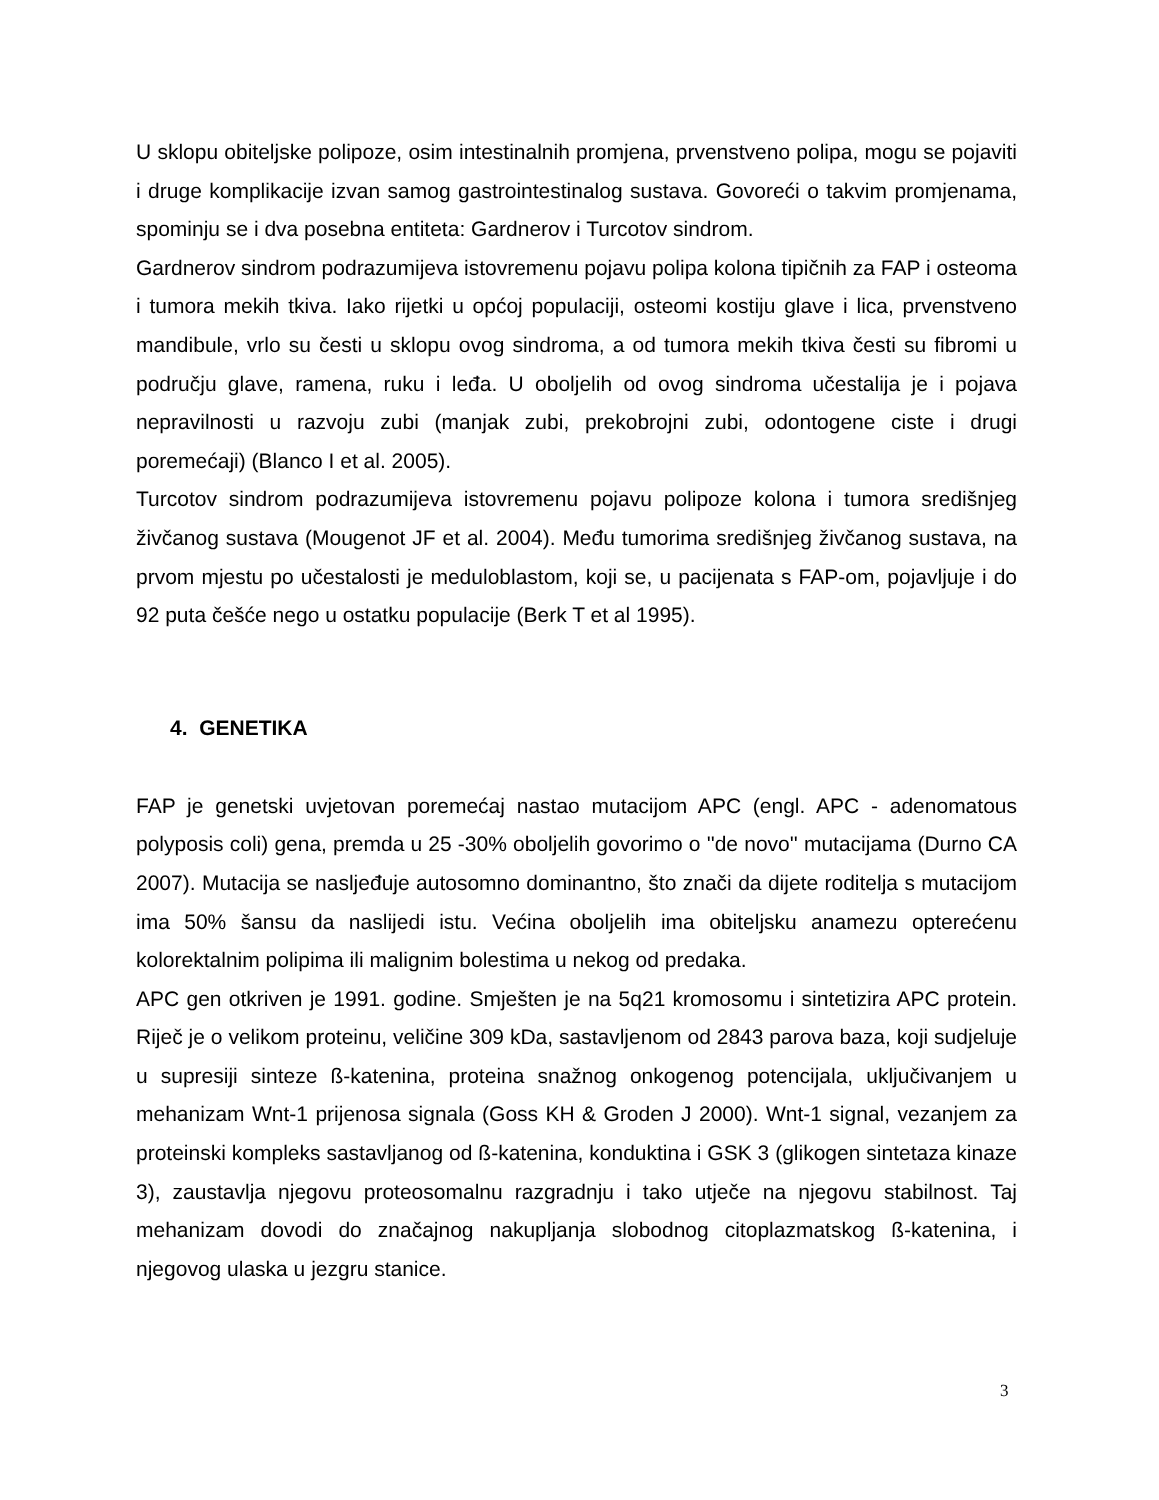U sklopu obiteljske polipoze, osim intestinalnih promjena, prvenstveno polipa, mogu se pojaviti i druge komplikacije izvan samog gastrointestinalog sustava. Govoreći o takvim promjenama, spominju se i dva posebna entiteta: Gardnerov i Turcotov sindrom.
Gardnerov sindrom podrazumijeva istovremenu pojavu polipa kolona tipičnih za FAP i osteoma i tumora mekih tkiva. Iako rijetki u općoj populaciji, osteomi kostiju glave i lica, prvenstveno mandibule, vrlo su česti u sklopu ovog sindroma, a od tumora mekih tkiva česti su fibromi u području glave, ramena, ruku i leđa. U oboljelih od ovog sindroma učestalija je i pojava nepravilnosti u razvoju zubi (manjak zubi, prekobrojni zubi, odontogene ciste i drugi poremećaji) (Blanco I et al. 2005).
Turcotov sindrom podrazumijeva istovremenu pojavu polipoze kolona i tumora središnjeg živčanog sustava (Mougenot JF et al. 2004). Među tumorima središnjeg živčanog sustava, na prvom mjestu po učestalosti je meduloblastom, koji se, u pacijenata s FAP-om, pojavljuje i do 92 puta češće nego u ostatku populacije (Berk T et al 1995).
4. GENETIKA
FAP je genetski uvjetovan poremećaj nastao mutacijom APC (engl. APC - adenomatous polyposis coli) gena, premda u 25 -30% oboljelih govorimo o ''de novo'' mutacijama (Durno CA 2007). Mutacija se nasljeđuje autosomno dominantno, što znači da dijete roditelja s mutacijom ima 50% šansu da naslijedi istu. Većina oboljelih ima obiteljsku anamezu opterećenu kolorektalnim polipima ili malignim bolestima u nekog od predaka.
APC gen otkriven je 1991. godine. Smješten je na 5q21 kromosomu i sintetizira APC protein. Riječ je o velikom proteinu, veličine 309 kDa, sastavljenom od 2843 parova baza, koji sudjeluje u supresiji sinteze ß-katenina, proteina snažnog onkogenog potencijala, uključivanjem u mehanizam Wnt-1 prijenosa signala (Goss KH & Groden J 2000). Wnt-1 signal, vezanjem za proteinski kompleks sastavljanog od ß-katenina, konduktina i GSK 3 (glikogen sintetaza kinaze 3), zaustavlja njegovu proteosomalnu razgradnju i tako utječe na njegovu stabilnost. Taj mehanizam dovodi do značajnog nakupljanja slobodnog citoplazmatskog ß-katenina, i njegovog ulaska u jezgru stanice.
3